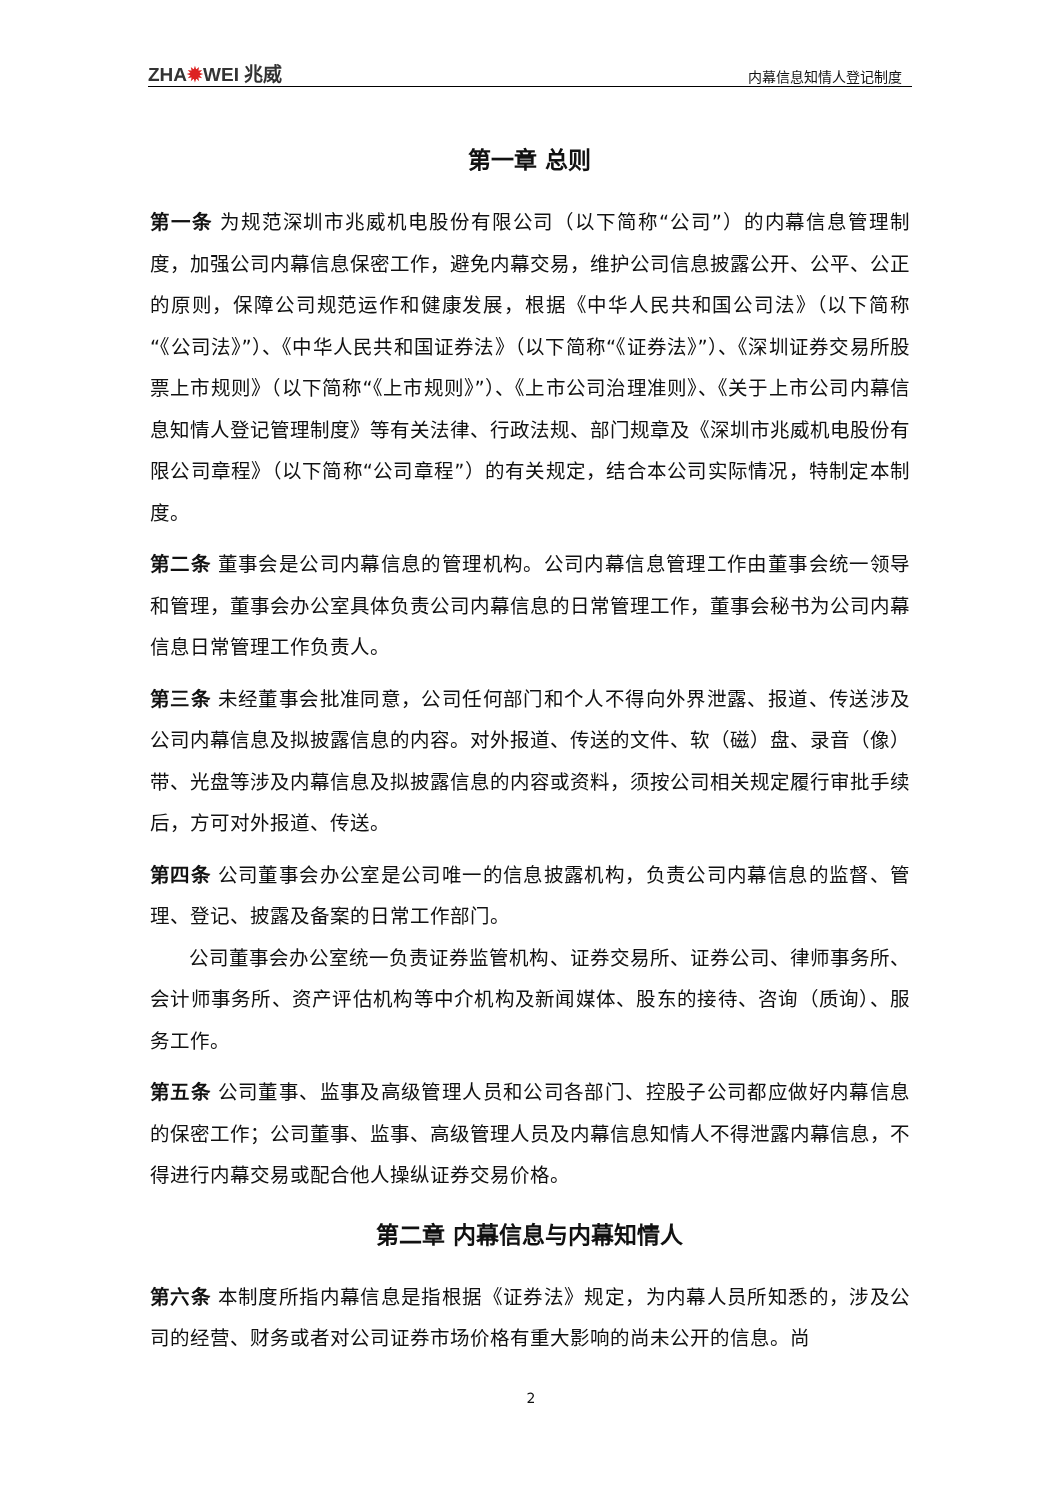ZHA✹WEI 兆威
内幕信息知情人登记制度
第一章 总则
第一条 为规范深圳市兆威机电股份有限公司（以下简称“公司”）的内幕信息管理制度，加强公司内幕信息保密工作，避免内幕交易，维护公司信息披露公开、公平、公正的原则，保障公司规范运作和健康发展，根据《中华人民共和国公司法》（以下简称“《公司法》”）、《中华人民共和国证券法》（以下简称“《证券法》”）、《深圳证券交易所股票上市规则》（以下简称“《上市规则》”）、《上市公司治理准则》、《关于上市公司内幕信息知情人登记管理制度》等有关法律、行政法规、部门规章及《深圳市兆威机电股份有限公司章程》（以下简称“公司章程”）的有关规定，结合本公司实际情况，特制定本制度。
第二条 董事会是公司内幕信息的管理机构。公司内幕信息管理工作由董事会统一领导和管理，董事会办公室具体负责公司内幕信息的日常管理工作，董事会秘书为公司内幕信息日常管理工作负责人。
第三条 未经董事会批准同意，公司任何部门和个人不得向外界泄露、报道、传送涉及公司内幕信息及拟披露信息的内容。对外报道、传送的文件、软（磁）盘、录音（像）带、光盘等涉及内幕信息及拟披露信息的内容或资料，须按公司相关规定履行审批手续后，方可对外报道、传送。
第四条 公司董事会办公室是公司唯一的信息披露机构，负责公司内幕信息的监督、管理、登记、披露及备案的日常工作部门。
公司董事会办公室统一负责证券监管机构、证券交易所、证券公司、律师事务所、会计师事务所、资产评估机构等中介机构及新闻媒体、股东的接待、咨询（质询）、服务工作。
第五条 公司董事、监事及高级管理人员和公司各部门、控股子公司都应做好内幕信息的保密工作；公司董事、监事、高级管理人员及内幕信息知情人不得泄露内幕信息，不得进行内幕交易或配合他人操纵证券交易价格。
第二章 内幕信息与内幕知情人
第六条 本制度所指内幕信息是指根据《证券法》规定，为内幕人员所知悉的，涉及公司的经营、财务或者对公司证券市场价格有重大影响的尚未公开的信息。尚
2